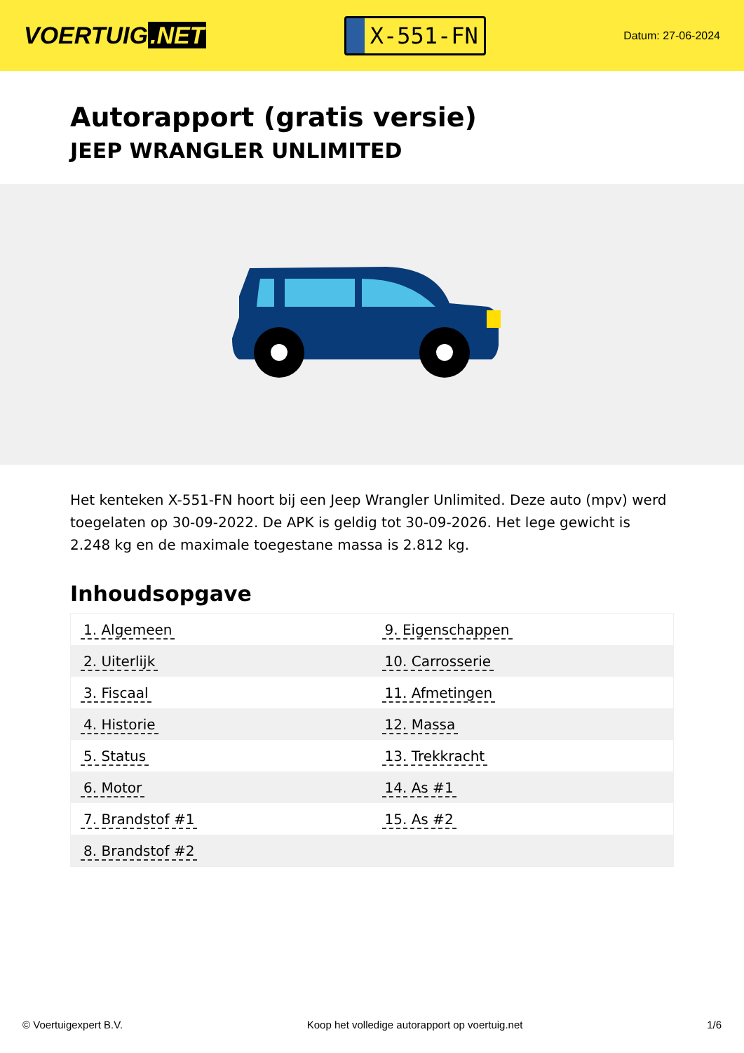VOERTUIG.NET
X-551-FN
Datum: 27-06-2024
Autorapport (gratis versie)
JEEP WRANGLER UNLIMITED
Het kenteken X-551-FN hoort bij een Jeep Wrangler Unlimited. Deze auto (mpv) werd toegelaten op 30-09-2022. De APK is geldig tot 30-09-2026. Het lege gewicht is 2.248 kg en de maximale toegestane massa is 2.812 kg.
Inhoudsopgave
| 1. Algemeen | 9. Eigenschappen |
| 2. Uiterlijk | 10. Carrosserie |
| 3. Fiscaal | 11. Afmetingen |
| 4. Historie | 12. Massa |
| 5. Status | 13. Trekkracht |
| 6. Motor | 14. As #1 |
| 7. Brandstof #1 | 15. As #2 |
| 8. Brandstof #2 | |
© Voertuigexpert B.V. Koop het volledige autorapport op voertuig.net 1/6